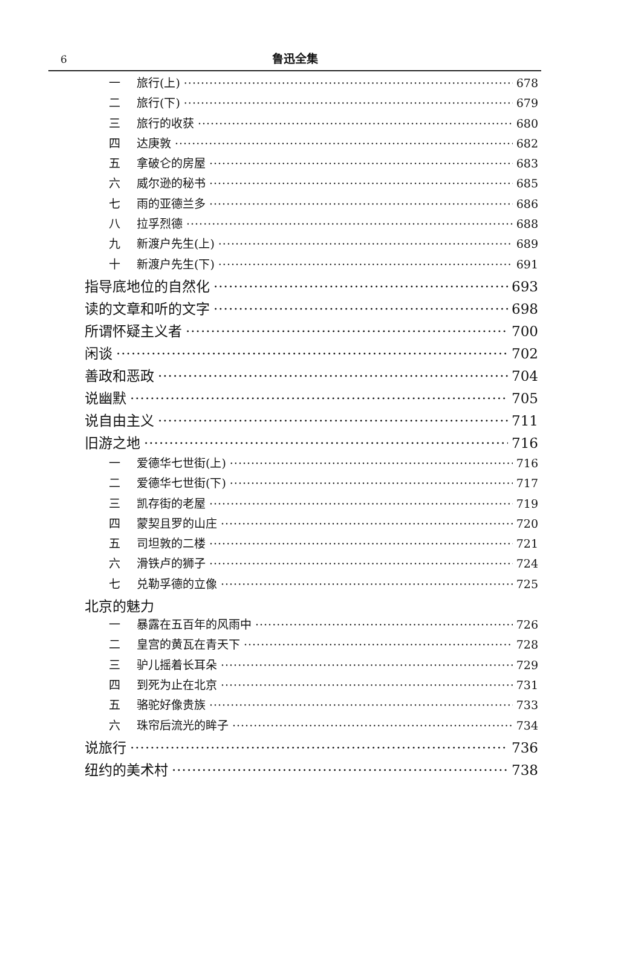6
鲁迅全集
一 旅行(上) 678
二 旅行(下) 679
三 旅行的收获 680
四 达庚敦 682
五 拿破仑的房屋 683
六 威尔逊的秘书 685
七 雨的亚德兰多 686
八 拉孚烈德 688
九 新渡户先生(上) 689
十 新渡户先生(下) 691
指导底地位的自然化 693
读的文章和听的文字 698
所谓怀疑主义者 700
闲谈 702
善政和恶政 704
说幽默 705
说自由主义 711
旧游之地 716
一 爱德华七世街(上) 716
二 爱德华七世街(下) 717
三 凯存街的老屋 719
四 蒙契且罗的山庄 720
五 司坦敦的二楼 721
六 滑铁卢的狮子 724
七 兑勒孚德的立像 725
北京的魅力
一 暴露在五百年的风雨中 726
二 皇宫的黄瓦在青天下 728
三 驴儿摇着长耳朵 729
四 到死为止在北京 731
五 骆驼好像贵族 733
六 珠帘后流光的眸子 734
说旅行 736
纽约的美术村 738